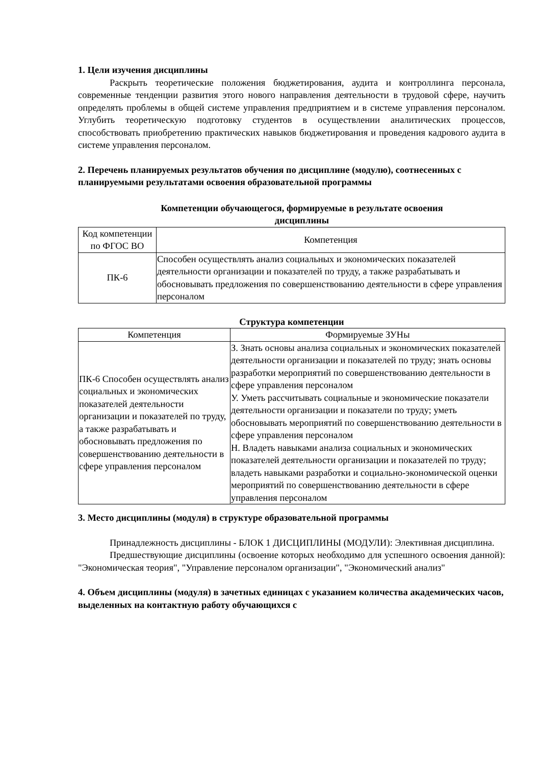1. Цели изучения дисциплины
Раскрыть теоретические положения бюджетирования, аудита и контроллинга персонала, современные тенденции развития этого нового направления деятельности в трудовой сфере, научить определять проблемы в общей системе управления предприятием и в системе управления персоналом. Углубить теоретическую подготовку студентов в осуществлении аналитических процессов, способствовать приобретению практических навыков бюджетирования и проведения кадрового аудита в системе управления персоналом.
2. Перечень планируемых результатов обучения по дисциплине (модулю), соотнесенных с планируемыми результатами освоения образовательной программы
Компетенции обучающегося, формируемые в результате освоения
дисциплины
| Код компетенции по ФГОС ВО | Компетенция |
| --- | --- |
| ПК-6 | Способен осуществлять анализ социальных и экономических показателей деятельности организации и показателей по труду, а также разрабатывать и обосновывать предложения по совершенствованию деятельности в сфере управления персоналом |
Структура компетенции
| Компетенция | Формируемые ЗУНы |
| --- | --- |
| ПК-6 Способен осуществлять анализ социальных и экономических показателей деятельности организации и показателей по труду, а также разрабатывать и обосновывать предложения по совершенствованию деятельности в сфере управления персоналом | З. Знать основы анализа социальных и экономических показателей деятельности организации и показателей по труду; знать основы разработки мероприятий по совершенствованию деятельности в сфере управления персоналом У. Уметь рассчитывать социальные и экономические показатели деятельности организации и показатели по труду; уметь обосновывать мероприятий по совершенствованию деятельности в сфере управления персоналом Н. Владеть навыками анализа социальных и экономических показателей деятельности организации и показателей по труду; владеть навыками разработки и социально-экономической оценки мероприятий по совершенствованию деятельности в сфере управления персоналом |
3. Место дисциплины (модуля) в структуре образовательной программы
Принадлежность дисциплины - БЛОК 1 ДИСЦИПЛИНЫ (МОДУЛИ): Элективная дисциплина.
Предшествующие дисциплины (освоение которых необходимо для успешного освоения данной): "Экономическая теория", "Управление персоналом организации", "Экономический анализ"
4. Объем дисциплины (модуля) в зачетных единицах с указанием количества академических часов, выделенных на контактную работу обучающихся с